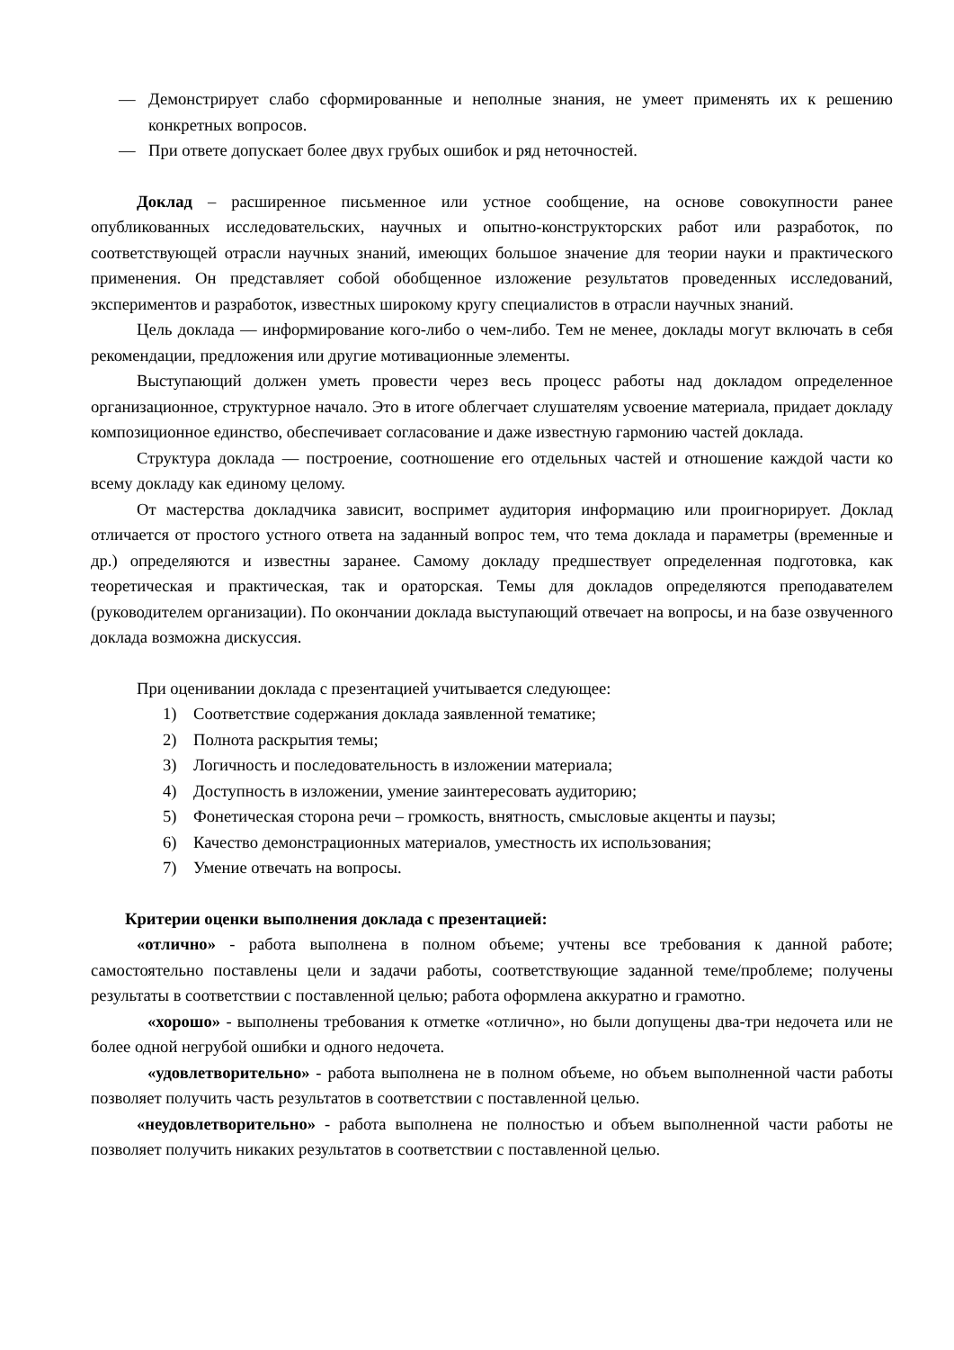— Демонстрирует слабо сформированные и неполные знания, не умеет применять их к решению конкретных вопросов.
— При ответе допускает более двух грубых ошибок и ряд неточностей.
Доклад – расширенное письменное или устное сообщение, на основе совокупности ранее опубликованных исследовательских, научных и опытно-конструкторских работ или разработок, по соответствующей отрасли научных знаний, имеющих большое значение для теории науки и практического применения. Он представляет собой обобщенное изложение результатов проведенных исследований, экспериментов и разработок, известных широкому кругу специалистов в отрасли научных знаний.
Цель доклада — информирование кого-либо о чем-либо. Тем не менее, доклады могут включать в себя рекомендации, предложения или другие мотивационные элементы.
Выступающий должен уметь провести через весь процесс работы над докладом определенное организационное, структурное начало. Это в итоге облегчает слушателям усвоение материала, придает докладу композиционное единство, обеспечивает согласование и даже известную гармонию частей доклада.
Структура доклада — построение, соотношение его отдельных частей и отношение каждой части ко всему докладу как единому целому.
От мастерства докладчика зависит, воспримет аудитория информацию или проигнорирует. Доклад отличается от простого устного ответа на заданный вопрос тем, что тема доклада и параметры (временные и др.) определяются и известны заранее. Самому докладу предшествует определенная подготовка, как теоретическая и практическая, так и ораторская. Темы для докладов определяются преподавателем (руководителем организации). По окончании доклада выступающий отвечает на вопросы, и на базе озвученного доклада возможна дискуссия.
При оценивании доклада с презентацией учитывается следующее:
1) Соответствие содержания доклада заявленной тематике;
2) Полнота раскрытия темы;
3) Логичность и последовательность в изложении материала;
4) Доступность в изложении, умение заинтересовать аудиторию;
5) Фонетическая сторона речи – громкость, внятность, смысловые акценты и паузы;
6) Качество демонстрационных материалов, уместность их использования;
7) Умение отвечать на вопросы.
Критерии оценки выполнения доклада с презентацией:
«отлично» - работа выполнена в полном объеме; учтены все требования к данной работе; самостоятельно поставлены цели и задачи работы, соответствующие заданной теме/проблеме; получены результаты в соответствии с поставленной целью; работа оформлена аккуратно и грамотно.
«хорошо» - выполнены требования к отметке «отлично», но были допущены два-три недочета или не более одной негрубой ошибки и одного недочета.
«удовлетворительно» - работа выполнена не в полном объеме, но объем выполненной части работы позволяет получить часть результатов в соответствии с поставленной целью.
«неудовлетворительно» - работа выполнена не полностью и объем выполненной части работы не позволяет получить никаких результатов в соответствии с поставленной целью.